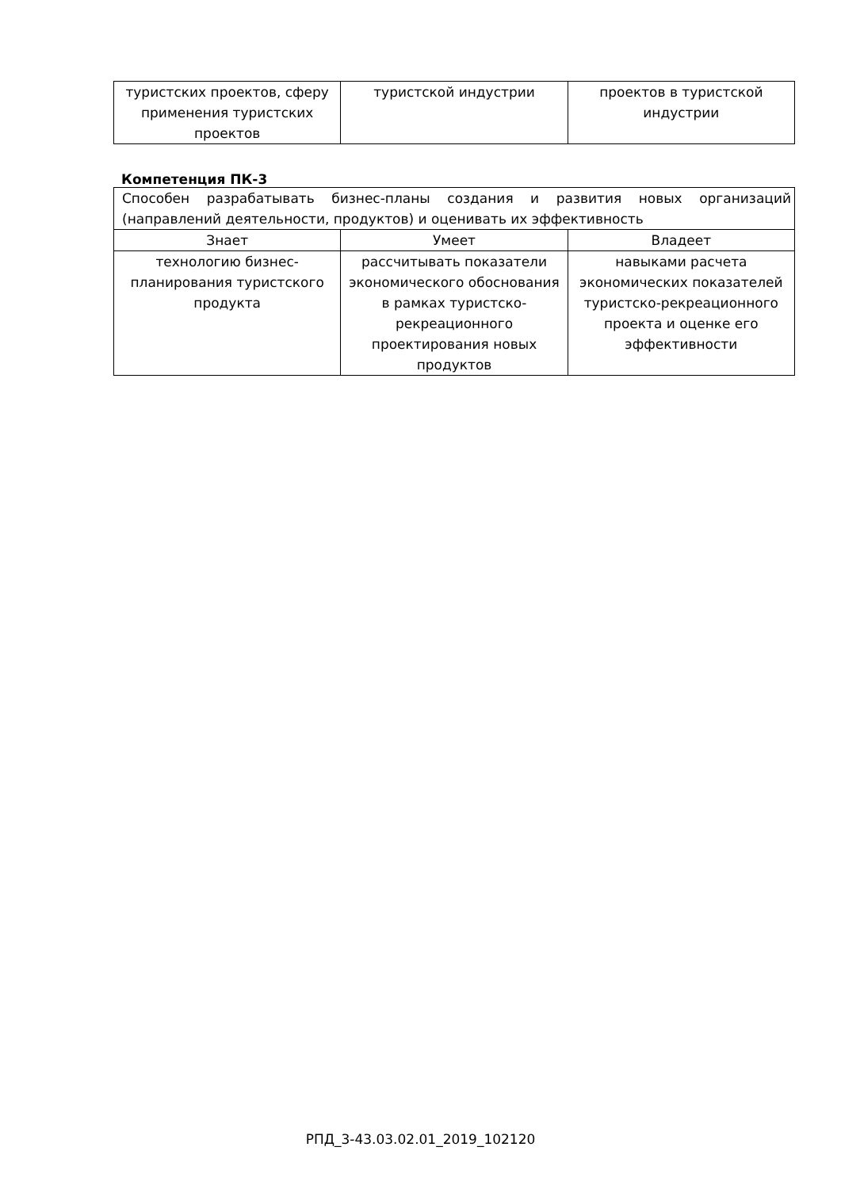| туристских проектов, сферу применения туристских проектов | туристской индустрии | проектов в туристской индустрии |
Компетенция ПК-3
| Способен разрабатывать бизнес-планы создания и развития новых организаций (направлений деятельности, продуктов) и оценивать их эффективность | | |
| Знает | Умеет | Владеет |
| технологию бизнес-планирования туристского продукта | рассчитывать показатели экономического обоснования в рамках туристско-рекреационного проектирования новых продуктов | навыками расчета экономических показателей туристско-рекреационного проекта и оценке его эффективности |
РПД_3-43.03.02.01_2019_102120